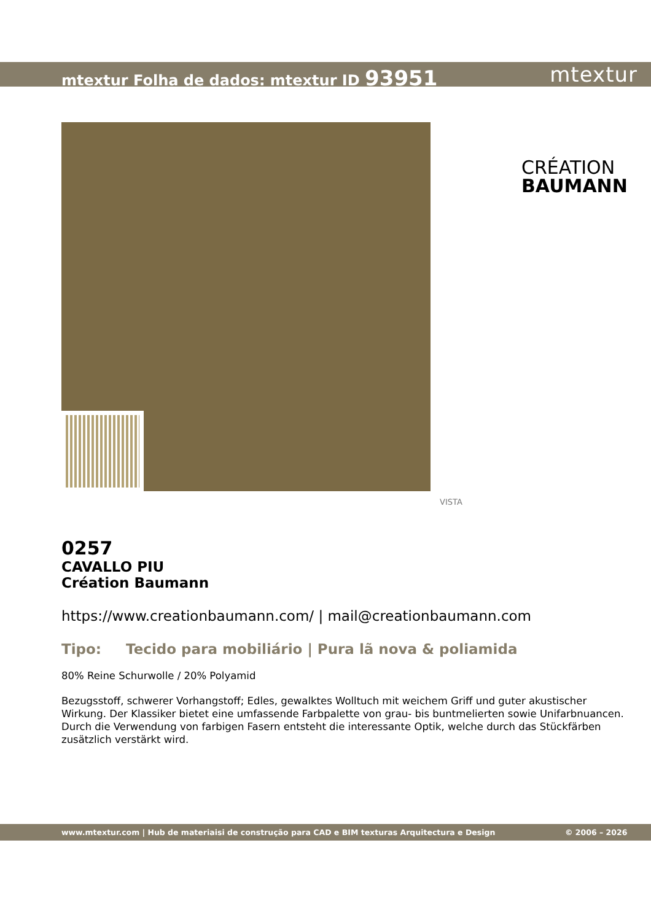mtextur Folha de dados: mtextur ID 93951
mtextur
CRÉATION
BAUMANN
VISTA
0257
CAVALLO PIU
Création Baumann
https://www.creationbaumann.com/ | mail@creationbaumann.com
Tipo: Tecido para mobiliário | Pura lã nova & poliamida
80% Reine Schurwolle / 20% Polyamid
Bezugsstoff, schwerer Vorhangstoff; Edles, gewalktes Wolltuch mit weichem Griff und guter akustischer Wirkung. Der Klassiker bietet eine umfassende Farbpalette von grau- bis buntmelierten sowie Unifarbnuancen. Durch die Verwendung von farbigen Fasern entsteht die interessante Optik, welche durch das Stückfärben zusätzlich verstärkt wird.
www.mtextur.com | Hub de materiaisi de construção para CAD e BIM texturas Arquitectura e Design © 2006 – 2026